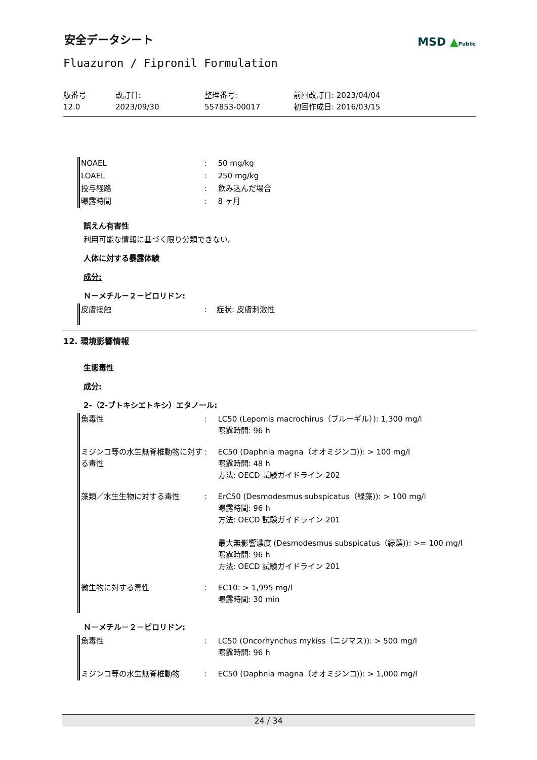安全データシート
MSD ▲Public
Fluazuron / Fipronil Formulation
版番号
12.0
改訂日:
2023/09/30
整理番号:
557853-00017
前回改訂日: 2023/04/04
初回作成日: 2016/03/15
| NOAEL | : | 50 mg/kg |
| LOAEL | : | 250 mg/kg |
| 投与経路 | : | 飲み込んだ場合 |
| 曝露時間 | : | 8 ヶ月 |
誤えん有害性
利用可能な情報に基づく限り分類できない。
人体に対する暴露体験
成分:
Ｎ－メチル－２－ピロリドン:
| 皮膚接触 | : | 症状: 皮膚刺激性 |
12. 環境影響情報
生態毒性
成分:
2-（2-ブトキシエトキシ）エタノール:
| 魚毒性 | : | LC50 (Lepomis macrochirus（ブルーギル）): 1,300 mg/l 曝露時間: 96 h |
| ミジンコ等の水生無脊椎動物に対する毒性 | : | EC50 (Daphnia magna（オオミジンコ)): > 100 mg/l 曝露時間: 48 h 方法: OECD 試験ガイドライン 202 |
| 藻類／水生生物に対する毒性 | : | ErC50 (Desmodesmus subspicatus（緑藻)): > 100 mg/l 曝露時間: 96 h 方法: OECD 試験ガイドライン 201 最大無影響濃度 (Desmodesmus subspicatus（緑藻)): >= 100 mg/l 曝露時間: 96 h 方法: OECD 試験ガイドライン 201 |
| 微生物に対する毒性 | : | EC10: > 1,995 mg/l 曝露時間: 30 min |
Ｎ－メチル－２－ピロリドン:
| 魚毒性 | : | LC50 (Oncorhynchus mykiss（ニジマス)): > 500 mg/l 曝露時間: 96 h |
| ミジンコ等の水生無脊椎動物 | : | EC50 (Daphnia magna（オオミジンコ)): > 1,000 mg/l |
24 / 34